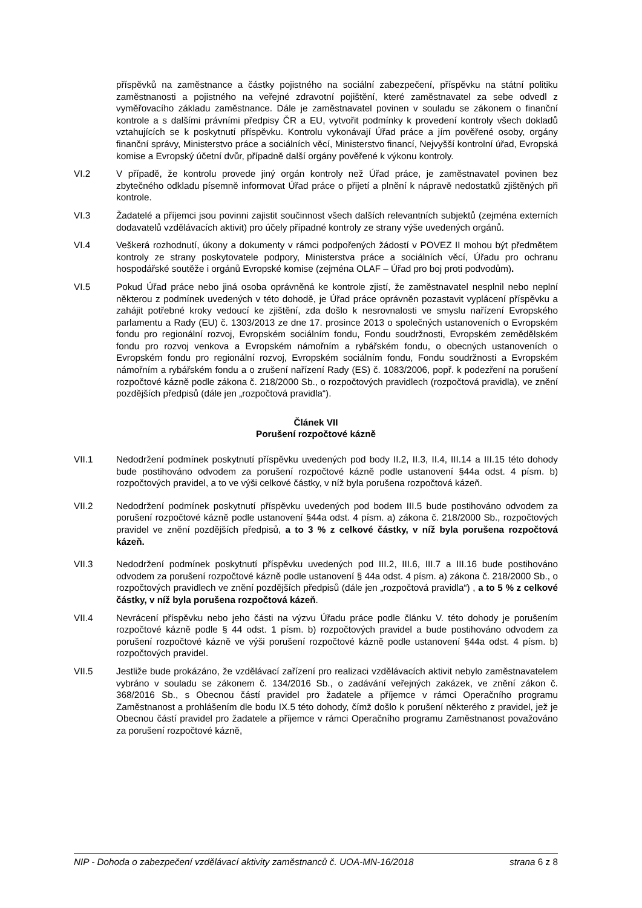příspěvků na zaměstnance a částky pojistného na sociální zabezpečení, příspěvku na státní politiku zaměstnanosti a pojistného na veřejné zdravotní pojištění, které zaměstnavatel za sebe odvedl z vyměřovacího základu zaměstnance. Dále je zaměstnavatel povinen v souladu se zákonem o finanční kontrole a s dalšími právními předpisy ČR a EU, vytvořit podmínky k provedení kontroly všech dokladů vztahujících se k poskytnutí příspěvku. Kontrolu vykonávají Úřad práce a jím pověřené osoby, orgány finanční správy, Ministerstvo práce a sociálních věcí, Ministerstvo financí, Nejvyšší kontrolní úřad, Evropská komise a Evropský účetní dvůr, případně další orgány pověřené k výkonu kontroly.
VI.2 V případě, že kontrolu provede jiný orgán kontroly než Úřad práce, je zaměstnavatel povinen bez zbytečného odkladu písemně informovat Úřad práce o přijetí a plnění k nápravě nedostatků zjištěných při kontrole.
VI.3 Žadatelé a příjemci jsou povinni zajistit součinnost všech dalších relevantních subjektů (zejména externích dodavatelů vzdělávacích aktivit) pro účely případné kontroly ze strany výše uvedených orgánů.
VI.4 Veškerá rozhodnutí, úkony a dokumenty v rámci podpořených žádostí v POVEZ II mohou být předmětem kontroly ze strany poskytovatele podpory, Ministerstva práce a sociálních věcí, Úřadu pro ochranu hospodářské soutěže i orgánů Evropské komise (zejména OLAF – Úřad pro boj proti podvodům).
VI.5 Pokud Úřad práce nebo jiná osoba oprávněná ke kontrole zjistí, že zaměstnavatel nesplnil nebo neplní některou z podmínek uvedených v této dohodě, je Úřad práce oprávněn pozastavit vyplácení příspěvku a zahájit potřebné kroky vedoucí ke zjištění, zda došlo k nesrovnalosti ve smyslu nařízení Evropského parlamentu a Rady (EU) č. 1303/2013 ze dne 17. prosince 2013 o společných ustanoveních o Evropském fondu pro regionální rozvoj, Evropském sociálním fondu, Fondu soudržnosti, Evropském zemědělském fondu pro rozvoj venkova a Evropském námořním a rybářském fondu, o obecných ustanoveních o Evropském fondu pro regionální rozvoj, Evropském sociálním fondu, Fondu soudržnosti a Evropském námořním a rybářském fondu a o zrušení nařízení Rady (ES) č. 1083/2006, popř. k podezření na porušení rozpočtové kázně podle zákona č. 218/2000 Sb., o rozpočtových pravidlech (rozpočtová pravidla), ve znění pozdějších předpisů (dále jen „rozpočtová pravidla“).
Článek VII
Porušení rozpočtové kázně
VII.1 Nedodržení podmínek poskytnutí příspěvku uvedených pod body II.2, II.3, II.4, III.14 a III.15 této dohody bude postihováno odvodem za porušení rozpočtové kázně podle ustanovení §44a odst. 4 písm. b) rozpočtových pravidel, a to ve výši celkové částky, v níž byla porušena rozpočtová kázeň.
VII.2 Nedodržení podmínek poskytnutí příspěvku uvedených pod bodem III.5 bude postihováno odvodem za porušení rozpočtové kázně podle ustanovení §44a odst. 4 písm. a) zákona č. 218/2000 Sb., rozpočtových pravidel ve znění pozdějších předpisů, a to 3 % z celkové částky, v níž byla porušena rozpočtová kázeň.
VII.3 Nedodržení podmínek poskytnutí příspěvku uvedených pod III.2, III.6, III.7 a III.16 bude postihováno odvodem za porušení rozpočtové kázně podle ustanovení § 44a odst. 4 písm. a) zákona č. 218/2000 Sb., o rozpočtových pravidlech ve znění pozdějších předpisů (dále jen „rozpočtová pravidla“) , a to 5 % z celkové částky, v níž byla porušena rozpočtová kázeň.
VII.4 Nevrácení příspěvku nebo jeho části na výzvu Úřadu práce podle článku V. této dohody je porušením rozpočtové kázně podle § 44 odst. 1 písm. b) rozpočtových pravidel a bude postihováno odvodem za porušení rozpočtové kázně ve výši porušení rozpočtové kázně podle ustanovení §44a odst. 4 písm. b) rozpočtových pravidel.
VII.5 Jestliže bude prokázáno, že vzdělávací zařízení pro realizaci vzdělávacích aktivit nebylo zaměstnavatelem vybráno v souladu se zákonem č. 134/2016 Sb., o zadávání veřejných zakázek, ve znění zákon č. 368/2016 Sb., s Obecnou částí pravidel pro žadatele a příjemce v rámci Operačního programu Zaměstnanost a prohlášením dle bodu IX.5 této dohody, čímž došlo k porušení některého z pravidel, jež je Obecnou částí pravidel pro žadatele a příjemce v rámci Operačního programu Zaměstnanost považováno za porušení rozpočtové kázně,
NIP - Dohoda o zabezpečení vzdělávací aktivity zaměstnanců č. UOA-MN-16/2018 strana 6 z 8